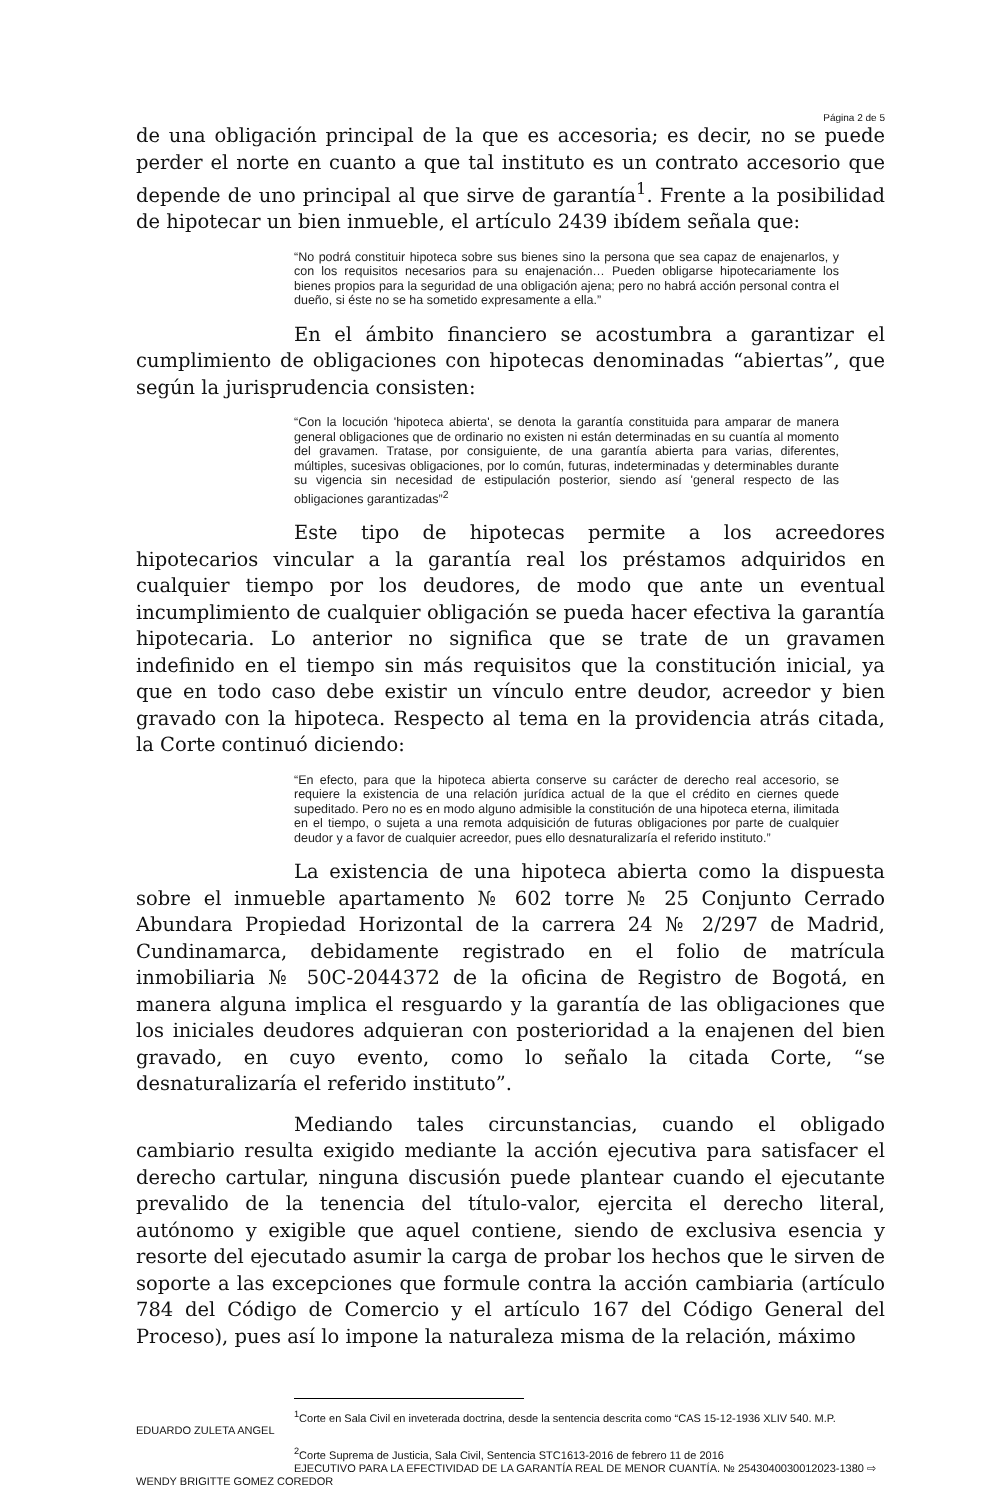Página 2 de 5
de una obligación principal de la que es accesoria; es decir, no se puede perder el norte en cuanto a que tal instituto es un contrato accesorio que depende de uno principal al que sirve de garantía<sup>1</sup>. Frente a la posibilidad de hipotecar un bien inmueble, el artículo 2439 ibídem señala que:
“No podrá constituir hipoteca sobre sus bienes sino la persona que sea capaz de enajenarlos, y con los requisitos necesarios para su enajenación… Pueden obligarse hipotecariamente los bienes propios para la seguridad de una obligación ajena; pero no habrá acción personal contra el dueño, si éste no se ha sometido expresamente a ella.”
En el ámbito financiero se acostumbra a garantizar el cumplimiento de obligaciones con hipotecas denominadas “abiertas”, que según la jurisprudencia consisten:
“Con la locución 'hipoteca abierta', se denota la garantía constituida para amparar de manera general obligaciones que de ordinario no existen ni están determinadas en su cuantía al momento del gravamen. Tratase, por consiguiente, de una garantía abierta para varias, diferentes, múltiples, sucesivas obligaciones, por lo común, futuras, indeterminadas y determinables durante su vigencia sin necesidad de estipulación posterior, siendo así 'general respecto de las obligaciones garantizadas”<sup>2</sup>
Este tipo de hipotecas permite a los acreedores hipotecarios vincular a la garantía real los préstamos adquiridos en cualquier tiempo por los deudores, de modo que ante un eventual incumplimiento de cualquier obligación se pueda hacer efectiva la garantía hipotecaria. Lo anterior no significa que se trate de un gravamen indefinido en el tiempo sin más requisitos que la constitución inicial, ya que en todo caso debe existir un vínculo entre deudor, acreedor y bien gravado con la hipoteca. Respecto al tema en la providencia atrás citada, la Corte continuó diciendo:
“En efecto, para que la hipoteca abierta conserve su carácter de derecho real accesorio, se requiere la existencia de una relación jurídica actual de la que el crédito en ciernes quede supeditado. Pero no es en modo alguno admisible la constitución de una hipoteca eterna, ilimitada en el tiempo, o sujeta a una remota adquisición de futuras obligaciones por parte de cualquier deudor y a favor de cualquier acreedor, pues ello desnaturalizaría el referido instituto.”
La existencia de una hipoteca abierta como la dispuesta sobre el inmueble apartamento № 602 torre № 25 Conjunto Cerrado Abundara Propiedad Horizontal de la carrera 24 № 2/297 de Madrid, Cundinamarca, debidamente registrado en el folio de matrícula inmobiliaria № 50C-2044372 de la oficina de Registro de Bogotá, en manera alguna implica el resguardo y la garantía de las obligaciones que los iniciales deudores adquieran con posterioridad a la enajenen del bien gravado, en cuyo evento, como lo señalo la citada Corte, “se desnaturalizaría el referido instituto”.
Mediando tales circunstancias, cuando el obligado cambiario resulta exigido mediante la acción ejecutiva para satisfacer el derecho cartular, ninguna discusión puede plantear cuando el ejecutante prevalido de la tenencia del título-valor, ejercita el derecho literal, autónomo y exigible que aquel contiene, siendo de exclusiva esencia y resorte del ejecutado asumir la carga de probar los hechos que le sirven de soporte a las excepciones que formule contra la acción cambiaria (artículo 784 del Código de Comercio y el artículo 167 del Código General del Proceso), pues así lo impone la naturaleza misma de la relación, máximo
<sup>1</sup> Corte en Sala Civil en inveterada doctrina, desde la sentencia descrita como “CAS 15-12-1936 XLIV 540. M.P.
EDUARDO ZULETA ANGEL
<sup>2</sup> Corte Suprema de Justicia, Sala Civil, Sentencia STC1613-2016 de febrero 11 de 2016
EJECUTIVO PARA LA EFECTIVIDAD DE LA GARANTÍA REAL DE MENOR CUANTÍA. № 2543040030012023-1380 ⇨
WENDY BRIGITTE GOMEZ COREDOR